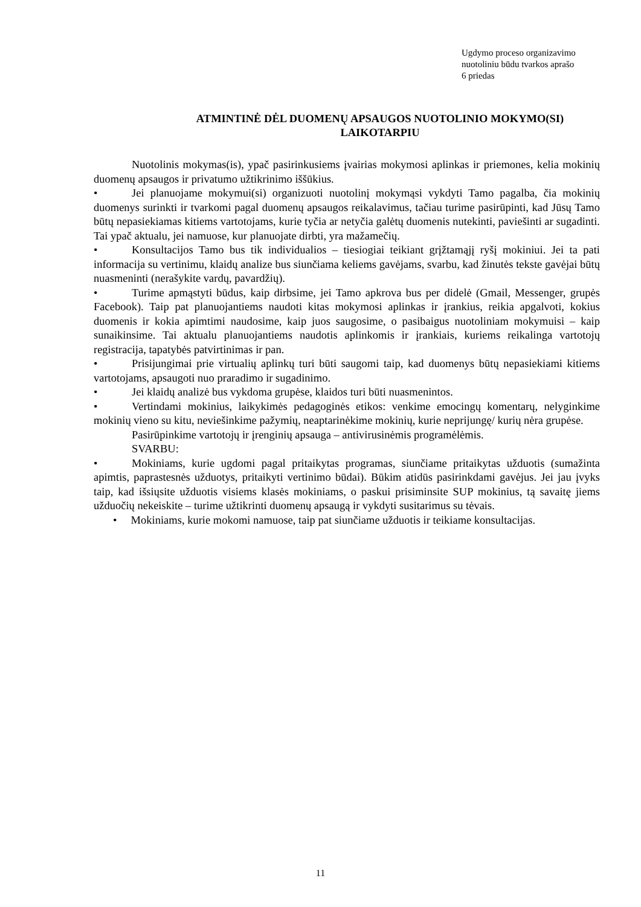Ugdymo proceso organizavimo
nuotoliniu būdu tvarkos aprašo
6 priedas
ATMINTINĖ DĖL DUOMENŲ APSAUGOS NUOTOLINIO MOKYMO(SI) LAIKOTARPIU
Nuotolinis mokymas(is), ypač pasirinkusiems įvairias mokymosi aplinkas ir priemones, kelia mokinių duomenų apsaugos ir privatumo užtikrinimo iššūkius.
• Jei planuojame mokymui(si) organizuoti nuotolinį mokymąsi vykdyti Tamo pagalba, čia mokinių duomenys surinkti ir tvarkomi pagal duomenų apsaugos reikalavimus, tačiau turime pasirūpinti, kad Jūsų Tamo būtų nepasiekiamas kitiems vartotojams, kurie tyčia ar netyčia galėtų duomenis nutekinti, paviešinti ar sugadinti. Tai ypač aktualu, jei namuose, kur planuojate dirbti, yra mažamečių.
• Konsultacijos Tamo bus tik individualios – tiesiogiai teikiant grįžtamąjį ryšį mokiniui. Jei ta pati informacija su vertinimu, klaidų analize bus siunčiama keliems gavėjams, svarbu, kad žinutės tekste gavėjai būtų nuasmeninti (nerašykite vardų, pavardžių).
• Turime apmąstyti būdus, kaip dirbsime, jei Tamo apkrova bus per didelė (Gmail, Messenger, grupės Facebook). Taip pat planuojantiems naudoti kitas mokymosi aplinkas ir įrankius, reikia apgalvoti, kokius duomenis ir kokia apimtimi naudosime, kaip juos saugosime, o pasibaigus nuotoliniam mokymuisi – kaip sunaikinsime. Tai aktualu planuojantiems naudotis aplinkomis ir įrankiais, kuriems reikalinga vartotojų registracija, tapatybės patvirtinimas ir pan.
• Prisijungimai prie virtualių aplinkų turi būti saugomi taip, kad duomenys būtų nepasiekiami kitiems vartotojams, apsaugoti nuo praradimo ir sugadinimo.
• Jei klaidų analizė bus vykdoma grupėse, klaidos turi būti nuasmenintos.
• Vertindami mokinius, laikykimės pedagoginės etikos: venkime emocingų komentarų, nelyginkime mokinių vieno su kitu, neviešinkime pažymių, neaptarinėkime mokinių, kurie neprijungę/ kurių nėra grupėse.
Pasirūpinkime vartotojų ir įrenginių apsauga – antivirusinėmis programėlėmis.
SVARBU:
• Mokiniams, kurie ugdomi pagal pritaikytas programas, siunčiame pritaikytas užduotis (sumažinta apimtis, paprastesnės užduotys, pritaikyti vertinimo būdai). Būkim atidūs pasirinkdami gavėjus. Jei jau įvyks taip, kad išsiųsite užduotis visiems klasės mokiniams, o paskui prisiminsite SUP mokinius, tą savaitę jiems užduočių nekeiskite – turime užtikrinti duomenų apsaugą ir vykdyti susitarimus su tėvais.
• Mokiniams, kurie mokomi namuose, taip pat siunčiame užduotis ir teikiame konsultacijas.
11